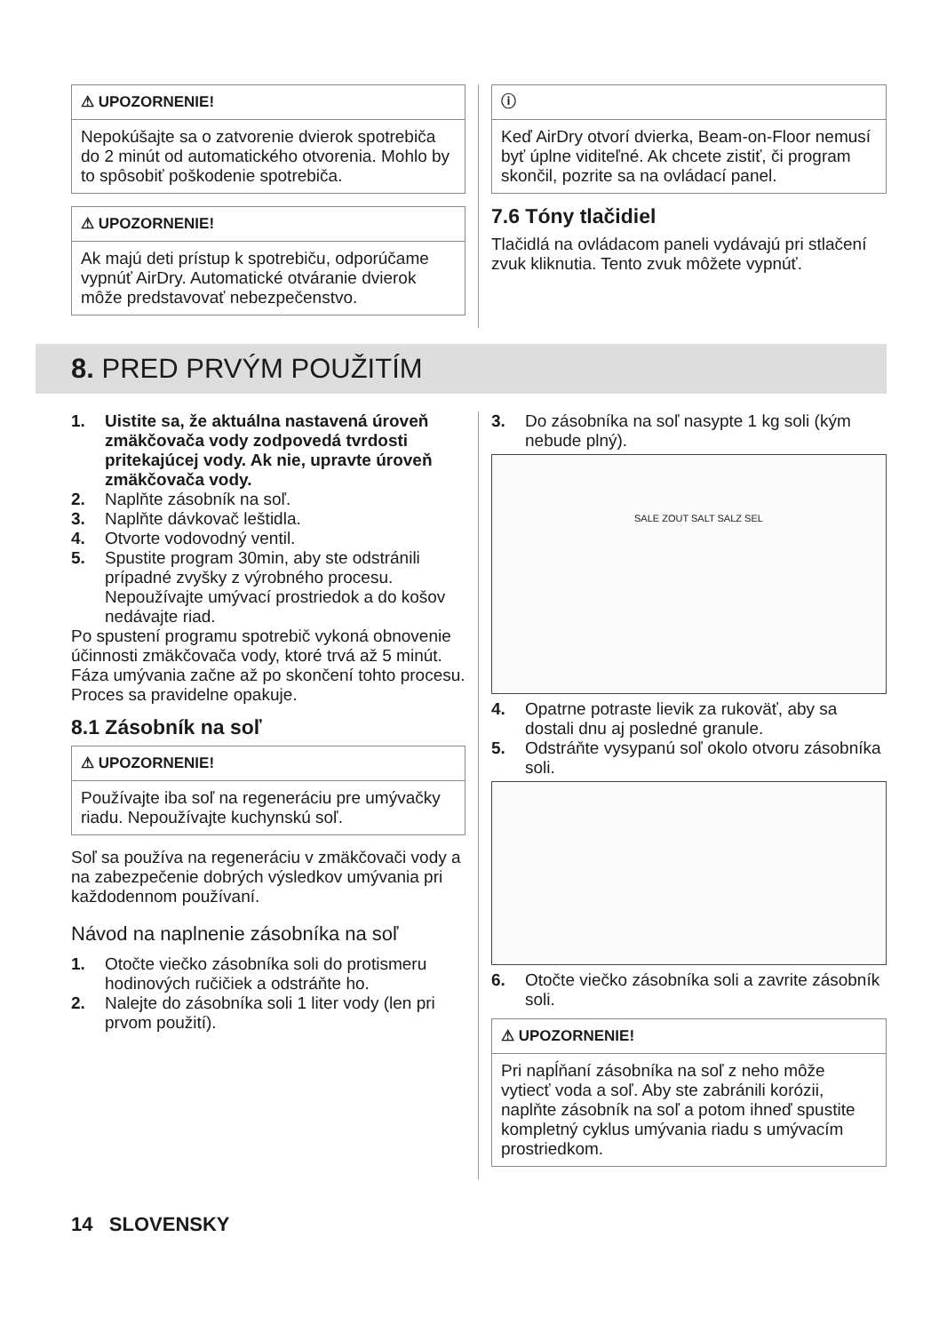⚠ UPOZORNENIE!
Nepokúšajte sa o zatvorenie dvierok spotrebiča do 2 minút od automatického otvorenia. Mohlo by to spôsobiť poškodenie spotrebiča.
⚠ UPOZORNENIE!
Ak majú deti prístup k spotrebiču, odporúčame vypnúť AirDry. Automatické otváranie dvierok môže predstavovať nebezpečenstvo.
ⓘ
Keď AirDry otvorí dvierka, Beam-on-Floor nemusí byť úplne viditeľné. Ak chcete zistiť, či program skončil, pozrite sa na ovládací panel.
7.6 Tóny tlačidiel
Tlačidlá na ovládacom paneli vydávajú pri stlačení zvuk kliknutia. Tento zvuk môžete vypnúť.
8. PRED PRVÝM POUŽITÍM
1. Uistite sa, že aktuálna nastavená úroveň zmäkčovača vody zodpovedá tvrdosti pritekajúcej vody. Ak nie, upravte úroveň zmäkčovača vody.
2. Naplňte zásobník na soľ.
3. Naplňte dávkovač leštidla.
4. Otvorte vodovodný ventil.
5. Spustite program 30min, aby ste odstránili prípadné zvyšky z výrobného procesu. Nepoužívajte umývací prostriedok a do košov nedávajte riad.
Po spustení programu spotrebič vykoná obnovenie účinnosti zmäkčovača vody, ktoré trvá až 5 minút. Fáza umývania začne až po skončení tohto procesu. Proces sa pravidelne opakuje.
8.1 Zásobník na soľ
⚠ UPOZORNENIE!
Používajte iba soľ na regeneráciu pre umývačky riadu. Nepoužívajte kuchynskú soľ.
Soľ sa používa na regeneráciu v zmäkčovači vody a na zabezpečenie dobrých výsledkov umývania pri každodennom používaní.
Návod na naplnenie zásobníka na soľ
1. Otočte viečko zásobníka soli do protismeru hodinových ručičiek a odstráňte ho.
2. Nalejte do zásobníka soli 1 liter vody (len pri prvom použití).
3. Do zásobníka na soľ nasypte 1 kg soli (kým nebude plný).
SALE ZOUT SALT SALZ SEL
4. Opatrne potraste lievik za rukoväť, aby sa dostali dnu aj posledné granule.
5. Odstráňte vysypanú soľ okolo otvoru zásobníka soli.
6. Otočte viečko zásobníka soli a zavrite zásobník soli.
⚠ UPOZORNENIE!
Pri napĺňaní zásobníka na soľ z neho môže vytiecť voda a soľ. Aby ste zabránili korózii, naplňte zásobník na soľ a potom ihneď spustite kompletný cyklus umývania riadu s umývacím prostriedkom.
14 SLOVENSKY